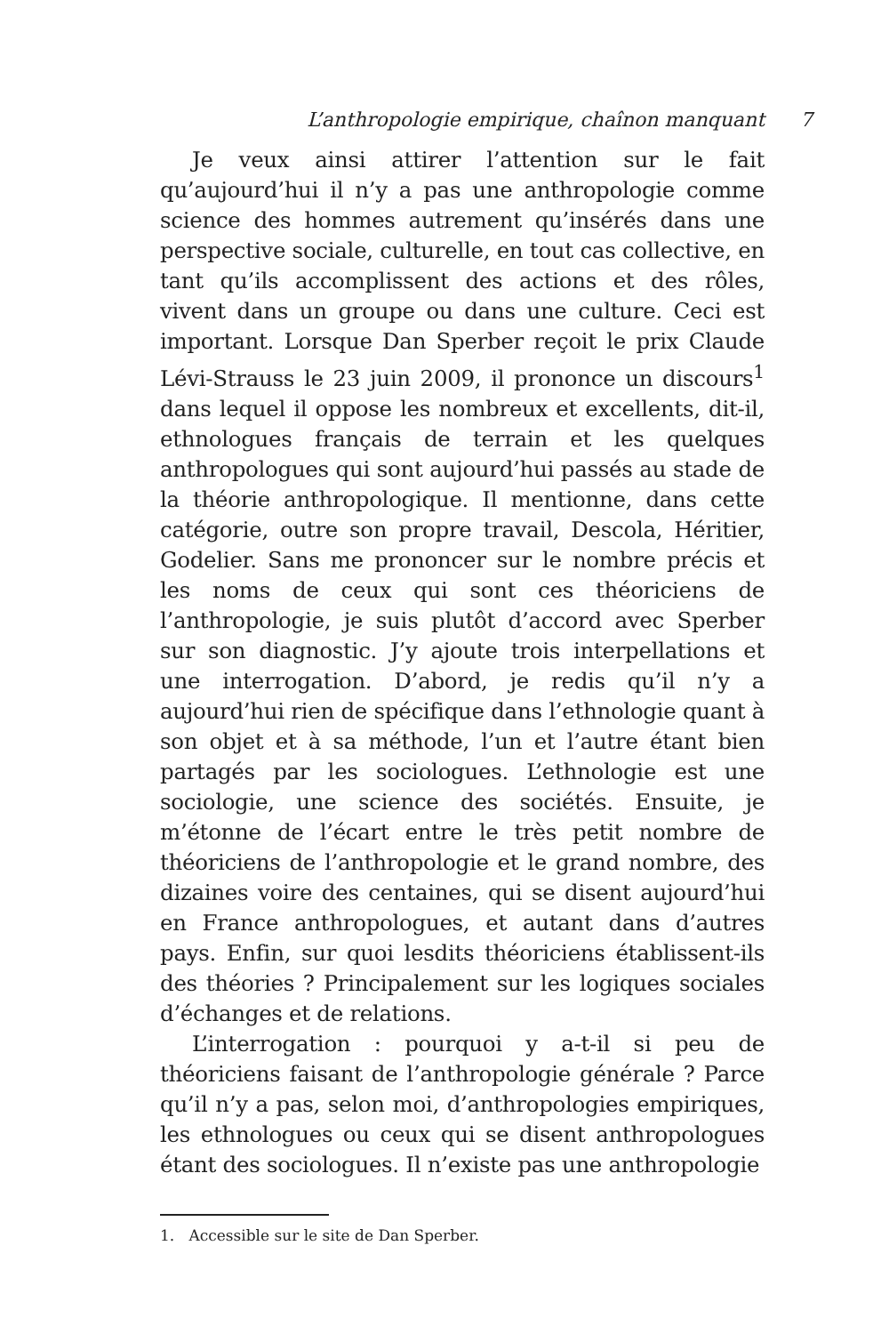L’anthropologie empirique, chaînon manquant 7
Je veux ainsi attirer l’attention sur le fait qu’aujourd’hui il n’y a pas une anthropologie comme science des hommes autrement qu’insérés dans une perspective sociale, culturelle, en tout cas collective, en tant qu’ils accomplissent des actions et des rôles, vivent dans un groupe ou dans une culture. Ceci est important. Lorsque Dan Sperber reçoit le prix Claude Lévi-Strauss le 23 juin 2009, il prononce un discours<sup>1</sup> dans lequel il oppose les nombreux et excellents, dit-il, ethnologues français de terrain et les quelques anthropologues qui sont aujourd’hui passés au stade de la théorie anthropologique. Il mentionne, dans cette catégorie, outre son propre travail, Descola, Héritier, Godelier. Sans me prononcer sur le nombre précis et les noms de ceux qui sont ces théoriciens de l’anthropologie, je suis plutôt d’accord avec Sperber sur son diagnostic. J’y ajoute trois interpellations et une interrogation. D’abord, je redis qu’il n’y a aujourd’hui rien de spécifique dans l’ethnologie quant à son objet et à sa méthode, l’un et l’autre étant bien partagés par les sociologues. L’ethnologie est une sociologie, une science des sociétés. Ensuite, je m’étonne de l’écart entre le très petit nombre de théoriciens de l’anthropologie et le grand nombre, des dizaines voire des centaines, qui se disent aujourd’hui en France anthropologues, et autant dans d’autres pays. Enfin, sur quoi lesdits théoriciens établissent-ils des théories ? Principalement sur les logiques sociales d’échanges et de relations.
L’interrogation : pourquoi y a-t-il si peu de théoriciens faisant de l’anthropologie générale ? Parce qu’il n’y a pas, selon moi, d’anthropologies empiriques, les ethnologues ou ceux qui se disent anthropologues étant des sociologues. Il n’existe pas une anthropologie
1. Accessible sur le site de Dan Sperber.